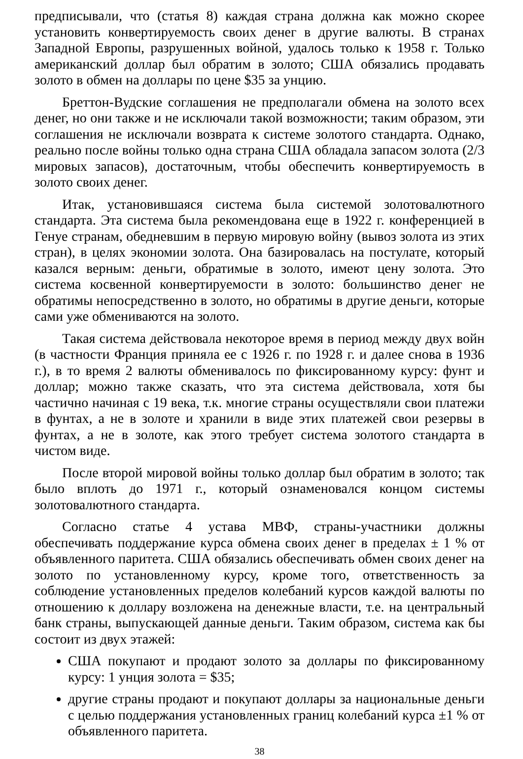предписывали, что (статья 8) каждая страна должна как можно скорее установить конвертируемость своих денег в другие валюты. В странах Западной Европы, разрушенных войной, удалось только к 1958 г. Только американский доллар был обратим в золото; США обязались продавать золото в обмен на доллары по цене $35 за унцию.
Бреттон-Вудские соглашения не предполагали обмена на золото всех денег, но они также и не исключали такой возможности; таким образом, эти соглашения не исключали возврата к системе золотого стандарта. Однако, реально после войны только одна страна США обладала запасом золота (2/3 мировых запасов), достаточным, чтобы обеспечить конвертируемость в золото своих денег.
Итак, установившаяся система была системой золотовалютного стандарта. Эта система была рекомендована еще в 1922 г. конференцией в Генуе странам, обедневшим в первую мировую войну (вывоз золота из этих стран), в целях экономии золота. Она базировалась на постулате, который казался верным: деньги, обратимые в золото, имеют цену золота. Это система косвенной конвертируемости в золото: большинство денег не обратимы непосредственно в золото, но обратимы в другие деньги, которые сами уже обмениваются на золото.
Такая система действовала некоторое время в период между двух войн (в частности Франция приняла ее с 1926 г. по 1928 г. и далее снова в 1936 г.), в то время 2 валюты обменивалось по фиксированному курсу: фунт и доллар; можно также сказать, что эта система действовала, хотя бы частично начиная с 19 века, т.к. многие страны осуществляли свои платежи в фунтах, а не в золоте и хранили в виде этих платежей свои резервы в фунтах, а не в золоте, как этого требует система золотого стандарта в чистом виде.
После второй мировой войны только доллар был обратим в золото; так было вплоть до 1971 г., который ознаменовался концом системы золотовалютного стандарта.
Согласно статье 4 устава МВФ, страны-участники должны обеспечивать поддержание курса обмена своих денег в пределах ± 1 % от объявленного паритета. США обязались обеспечивать обмен своих денег на золото по установленному курсу, кроме того, ответственность за соблюдение установленных пределов колебаний курсов каждой валюты по отношению к доллару возложена на денежные власти, т.е. на центральный банк страны, выпускающей данные деньги. Таким образом, система как бы состоит из двух этажей:
США покупают и продают золото за доллары по фиксированному курсу: 1 унция золота = $35;
другие страны продают и покупают доллары за национальные деньги с целью поддержания установленных границ колебаний курса ±1 % от объявленного паритета.
38